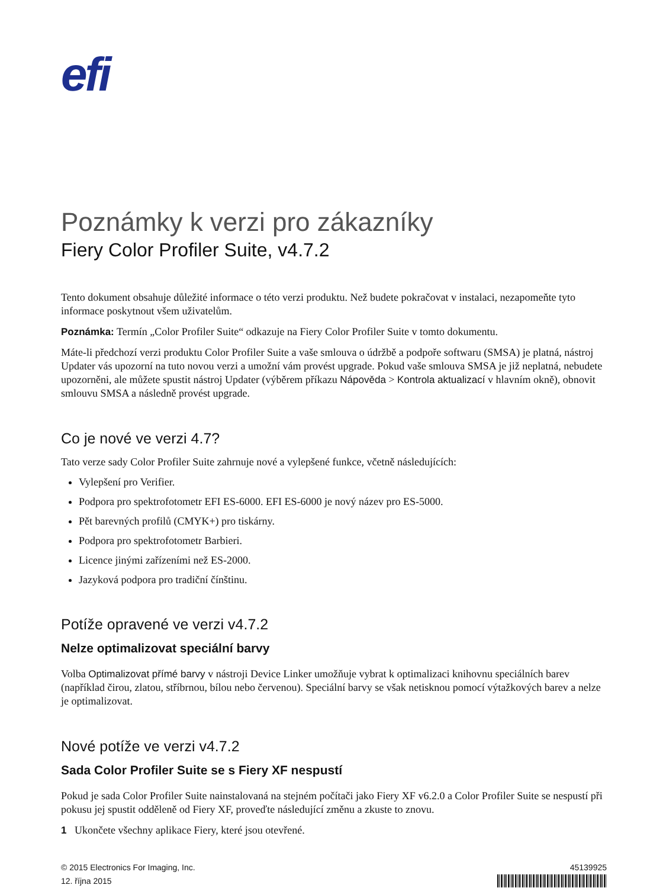efi
Poznámky k verzi pro zákazníky
Fiery Color Profiler Suite, v4.7.2
Tento dokument obsahuje důležité informace o této verzi produktu. Než budete pokračovat v instalaci, nezapomeňte tyto informace poskytnout všem uživatelům.
Poznámka: Termín „Color Profiler Suite“ odkazuje na Fiery Color Profiler Suite v tomto dokumentu.
Máte-li předchozí verzi produktu Color Profiler Suite a vaše smlouva o údržbě a podpoře softwaru (SMSA) je platná, nástroj Updater vás upozorní na tuto novou verzi a umožní vám provést upgrade. Pokud vaše smlouva SMSA je již neplatná, nebudete upozorněni, ale můžete spustit nástroj Updater (výběrem příkazu Nápověda > Kontrola aktualizací v hlavním okně), obnovit smlouvu SMSA a následně provést upgrade.
Co je nové ve verzi 4.7?
Tato verze sady Color Profiler Suite zahrnuje nové a vylepšené funkce, včetně následujících:
Vylepšení pro Verifier.
Podpora pro spektrofotometr EFI ES-6000. EFI ES-6000 je nový název pro ES-5000.
Pět barevných profilů (CMYK+) pro tiskárny.
Podpora pro spektrofotometr Barbieri.
Licence jinými zařízeními než ES-2000.
Jazyková podpora pro tradiční čínštinu.
Potíže opravené ve verzi v4.7.2
Nelze optimalizovat speciální barvy
Volba Optimalizovat přímé barvy v nástroji Device Linker umožňuje vybrat k optimalizaci knihovnu speciálních barev (například čirou, zlatou, stříbrnou, bílou nebo červenou). Speciální barvy se však netisknou pomocí výtažkových barev a nelze je optimalizovat.
Nové potíže ve verzi v4.7.2
Sada Color Profiler Suite se s Fiery XF nespustí
Pokud je sada Color Profiler Suite nainstalovaná na stejném počítači jako Fiery XF v6.2.0 a Color Profiler Suite se nespustí při pokusu jej spustit odděleně od Fiery XF, proveďte následující změnu a zkuste to znovu.
1 Ukončete všechny aplikace Fiery, které jsou otevřené.
© 2015 Electronics For Imaging, Inc.
12. října 2015
45139925